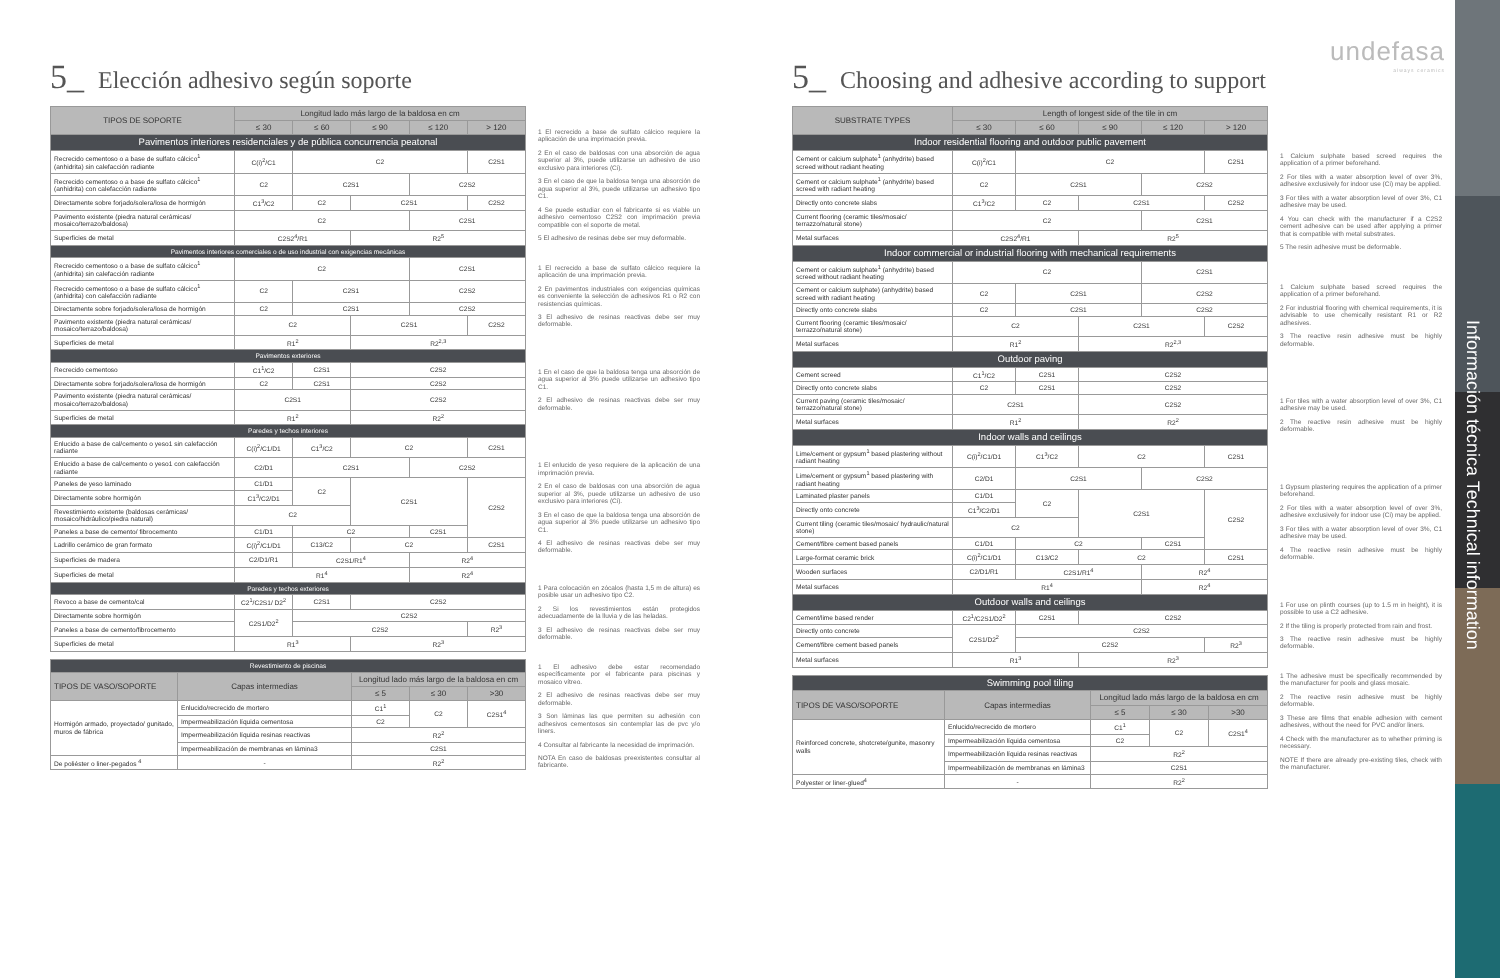Información técnica Technical information
undefasa
always ceramics
5_ Elección adhesivo según soporte
| TIPOS DE SOPORTE | Longitud lado más largo de la baldosa en cm | | | | |
| --- | --- | --- | --- | --- | --- |
| | ≤ 30 | ≤ 60 | ≤ 90 | ≤ 120 | > 120 |
| Pavimentos interiores residenciales y de pública concurrencia peatonal | | | | | |
| Recrecido cementoso o a base de sulfato cálcico<sup>1</sup> (anhidrita) sin calefacción radiante | C(i)<sup>2</sup>/C1 | C2 | | | C2S1 |
| Recrecido cementoso o a base de sulfato cálcico<sup>1</sup> (anhidrita) con calefacción radiante | C2 | C2S1 | | C2S2 | |
| Directamente sobre forjado/solera/losa de hormigón | C1<sup>3</sup>/C2 | C2 | C2S1 | | C2S2 |
| Pavimento existente (piedra natural cerámicas/ mosaico/terrazo/baldosa) | C2 | | | C2S1 | |
| Superficies de metal | C2S2<sup>4</sup>/R1 | | R2<sup>5</sup> | | |
| Pavimentos interiores comerciales o de uso industrial con exigencias mecánicas | | | | | |
| Recrecido cementoso o a base de sulfato cálcico<sup>1</sup> (anhidrita) sin calefacción radiante | C2 | | | C2S1 | |
| Recrecido cementoso o a base de sulfato cálcico<sup>1</sup> (anhidrita) con calefacción radiante | C2 | C2S1 | | C2S2 | |
| Directamente sobre forjado/solera/losa de hormigón | C2 | C2S1 | | C2S2 | |
| Pavimento existente (piedra natural cerámicas/ mosaico/terrazo/baldosa) | C2 | | C2S1 | | C2S2 |
| Superficies de metal | R1<sup>2</sup> | | R2<sup>2,3</sup> | | |
| Pavimentos exteriores | | | | | |
| Recrecido cementoso | C1<sup>1</sup>/C2 | C2S1 | C2S2 | | |
| Directamente sobre forjado/solera/losa de hormigón | C2 | C2S1 | C2S2 | | |
| Pavimento existente (piedra natural cerámicas/ mosaico/terrazo/baldosa) | C2S1 | | C2S2 | | |
| Superficies de metal | R1<sup>2</sup> | | R2<sup>2</sup> | | |
| Paredes y techos interiores | | | | | |
| Enlucido a base de cal/cemento o yeso1 sin calefacción radiante | C(i)<sup>2</sup>/C1/D1 | C1<sup>3</sup>/C2 | C2 | | C2S1 |
| Enlucido a base de cal/cemento o yeso1 con calefacción radiante | C2/D1 | C2S1 | | C2S2 | |
| Paneles de yeso laminado | C1/D1 | C2 | C2S1 | | C2S2 |
| Directamente sobre hormigón | C1<sup>3</sup>/C2/D1 | | | | |
| Revestimiento existente (baldosas cerámicas/ mosaico/hidráulico/piedra natural) | C2 | | | | |
| Paneles a base de cemento/ fibrocemento | C1/D1 | C2 | | C2S1 | |
| Ladrillo cerámico de gran formato | C(i)<sup>2</sup>/C1/D1 | C13/C2 | C2 | | C2S1 |
| Superficies de madera | C2/D1/R1 | C2S1/R1<sup>4</sup> | | R2<sup>4</sup> | |
| Superficies de metal | R1<sup>4</sup> | | | R2<sup>4</sup> | |
| Paredes y techos exteriores | | | | | |
| Revoco a base de cemento/cal | C2<sup>1</sup>/C2S1/ D2<sup>2</sup> | C2S1 | C2S2 | | |
| Directamente sobre hormigón | C2S1/D2<sup>2</sup> | C2S2 | | | |
| Paneles a base de cemento/fibrocemento | | C2S2 | | | R2<sup>3</sup> |
| Superficies de metal | R1<sup>3</sup> | | R2<sup>3</sup> | | |
| Revestimiento de piscinas | | | | |
| TIPOS DE VASO/SOPORTE | Capas intermedias | Longitud lado más largo de la baldosa en cm | | |
| | | ≤ 5 | ≤ 30 | >30 |
| Hormigón armado, proyectado/ gunitado, muros de fábrica | Enlucido/recrecido de mortero | C1<sup>1</sup> | C2 | C2S1<sup>4</sup> |
| | Impermeabilización líquida cementosa | C2 | | |
| | Impermeabilización líquida resinas reactivas | R2<sup>2</sup> | | |
| | Impermeabilización de membranas en lámina3 | C2S1 | | |
| De poliéster o liner-pegados <sup>4</sup> | - | R2<sup>2</sup> | | |
1 El recrecido a base de sulfato cálcico requiere la aplicación de una imprimación previa.
2 En el caso de baldosas con una absorción de agua superior al 3%, puede utilizarse un adhesivo de uso exclusivo para interiores (Ci).
3 En el caso de que la baldosa tenga una absorción de agua superior al 3%, puede utilizarse un adhesivo tipo C1.
4 Se puede estudiar con el fabricante si es viable un adhesivo cementoso C2S2 con imprimación previa compatible con el soporte de metal.
5 El adhesivo de resinas debe ser muy deformable.
1 El recrecido a base de sulfato cálcico requiere la aplicación de una imprimación previa.
2 En pavimentos industriales con exigencias químicas es conveniente la selección de adhesivos R1 o R2 con resistencias químicas.
3 El adhesivo de resinas reactivas debe ser muy deformable.
1 En el caso de que la baldosa tenga una absorción de agua superior al 3% puede utilizarse un adhesivo tipo C1.
2 El adhesivo de resinas reactivas debe ser muy deformable.
1 El enlucido de yeso requiere de la aplicación de una imprimación previa.
2 En el caso de baldosas con una absorción de agua superior al 3%, puede utilizarse un adhesivo de uso exclusivo para interiores (Ci).
3 En el caso de que la baldosa tenga una absorción de agua superior al 3% puede utilizarse un adhesivo tipo C1.
4 El adhesivo de resinas reactivas debe ser muy deformable.
1 Para colocación en zócalos (hasta 1,5 m de altura) es posible usar un adhesivo tipo C2.
2 Si los revestimientos están protegidos adecuadamente de la lluvia y de las heladas.
3 El adhesivo de resinas reactivas debe ser muy deformable.
1 El adhesivo debe estar recomendado específicamente por el fabricante para piscinas y mosaico vítreo.
2 El adhesivo de resinas reactivas debe ser muy deformable.
3 Son láminas las que permiten su adhesión con adhesivos cementosos sin contemplar las de pvc y/o liners.
4 Consultar al fabricante la necesidad de imprimación.
NOTA En caso de baldosas preexistentes consultar al fabricante.
5_ Choosing and adhesive according to support
| SUBSTRATE TYPES | Length of longest side of the tile in cm | | | | |
| --- | --- | --- | --- | --- | --- |
| | ≤ 30 | ≤ 60 | ≤ 90 | ≤ 120 | > 120 |
| Indoor residential flooring and outdoor public pavement | | | | | |
| Cement or calcium sulphate<sup>1</sup> (anhydrite) based screed without radiant heating | C(i)<sup>2</sup>/C1 | C2 | | | C2S1 |
| Cement or calcium sulphate<sup>1</sup> (anhydrite) based screed with radiant heating | C2 | C2S1 | | C2S2 | |
| Directly onto concrete slabs | C1<sup>3</sup>/C2 | C2 | C2S1 | | C2S2 |
| Current flooring (ceramic tiles/mosaic/ terrazzo/natural stone) | C2 | | | C2S1 | |
| Metal surfaces | C2S2<sup>4</sup>/R1 | | R2<sup>5</sup> | | |
| Indoor commercial or industrial flooring with mechanical requirements | | | | | |
| Cement or calcium sulphate<sup>1</sup> (anhydrite) based screed without radiant heating | C2 | | | C2S1 | |
| Cement or calcium sulphate) (anhydrite) based screed with radiant heating | C2 | C2S1 | | C2S2 | |
| Directly onto concrete slabs | C2 | C2S1 | | C2S2 | |
| Current flooring (ceramic tiles/mosaic/ terrazzo/natural stone) | C2 | | C2S1 | | C2S2 |
| Metal surfaces | R1<sup>2</sup> | | R2<sup>2,3</sup> | | |
| Outdoor paving | | | | | |
| Cement screed | C1<sup>1</sup>/C2 | C2S1 | C2S2 | | |
| Directly onto concrete slabs | C2 | C2S1 | C2S2 | | |
| Current paving (ceramic tiles/mosaic/ terrazzo/natural stone) | C2S1 | | C2S2 | | |
| Metal surfaces | R1<sup>2</sup> | | R2<sup>2</sup> | | |
| Indoor walls and ceilings | | | | | |
| Lime/cement or gypsum<sup>1</sup> based plastering without radiant heating | C(i)<sup>2</sup>/C1/D1 | C1<sup>3</sup>/C2 | C2 | | C2S1 |
| Lime/cement or gypsum<sup>1</sup> based plastering with radiant heating | C2/D1 | C2S1 | | C2S2 | |
| Laminated plaster panels | C1/D1 | C2 | C2S1 | | C2S2 |
| Directly onto concrete | C1<sup>3</sup>/C2/D1 | | | | |
| Current tiling (ceramic tiles/mosaic/ hydraulic/natural stone) | C2 | | | | |
| Cement/fibre cement based panels | C1/D1 | C2 | | C2S1 | |
| Large-format ceramic brick | C(i)<sup>2</sup>/C1/D1 | C13/C2 | C2 | | C2S1 |
| Wooden surfaces | C2/D1/R1 | C2S1/R1<sup>4</sup> | | R2<sup>4</sup> | |
| Metal surfaces | R1<sup>4</sup> | | | R2<sup>4</sup> | |
| Outdoor walls and ceilings | | | | | |
| Cement/lime based render | C2<sup>1</sup>/C2S1/D2<sup>2</sup> | C2S1 | C2S2 | | |
| Directly onto concrete | C2S1/D2<sup>2</sup> | C2S2 | | | |
| Cement/fibre cement based panels | | C2S2 | | | R2<sup>3</sup> |
| Metal surfaces | R1<sup>3</sup> | | R2<sup>3</sup> | | |
| Swimming pool tiling | | | | |
| TIPOS DE VASO/SOPORTE | Capas intermedias | Longitud lado más largo de la baldosa en cm | | |
| | | ≤ 5 | ≤ 30 | >30 |
| Reinforced concrete, shotcrete/gunite, masonry walls | Enlucido/recrecido de mortero | C1<sup>1</sup> | C2 | C2S1<sup>4</sup> |
| | Impermeabilización líquida cementosa | C2 | | |
| | Impermeabilización líquida resinas reactivas | R2<sup>2</sup> | | |
| | Impermeabilización de membranas en lámina3 | C2S1 | | |
| Polyester or liner-glued<sup>4</sup> | - | R2<sup>2</sup> | | |
1 Calcium sulphate based screed requires the application of a primer beforehand.
2 For tiles with a water absorption level of over 3%, adhesive exclusively for indoor use (Ci) may be applied.
3 For tiles with a water absorption level of over 3%, C1 adhesive may be used.
4 You can check with the manufacturer if a C2S2 cement adhesive can be used after applying a primer that is compatible with metal substrates.
5 The resin adhesive must be deformable.
1 Calcium sulphate based screed requires the application of a primer beforehand.
2 For industrial flooring with chemical requirements, it is advisable to use chemically resistant R1 or R2 adhesives.
3 The reactive resin adhesive must be highly deformable.
1 For tiles with a water absorption level of over 3%, C1 adhesive may be used.
2 The reactive resin adhesive must be highly deformable.
1 Gypsum plastering requires the application of a primer beforehand.
2 For tiles with a water absorption level of over 3%, adhesive exclusively for indoor use (Ci) may be applied.
3 For tiles with a water absorption level of over 3%, C1 adhesive may be used.
4 The reactive resin adhesive must be highly deformable.
1 For use on plinth courses (up to 1.5 m in height), it is possible to use a C2 adhesive.
2 If the tiling is properly protected from rain and frost.
3 The reactive resin adhesive must be highly deformable.
1 The adhesive must be specifically recommended by the manufacturer for pools and glass mosaic.
2 The reactive resin adhesive must be highly deformable.
3 These are films that enable adhesion with cement adhesives, without the need for PVC and/or liners.
4 Check with the manufacturer as to whether priming is necessary.
NOTE If there are already pre-existing tiles, check with the manufacturer.